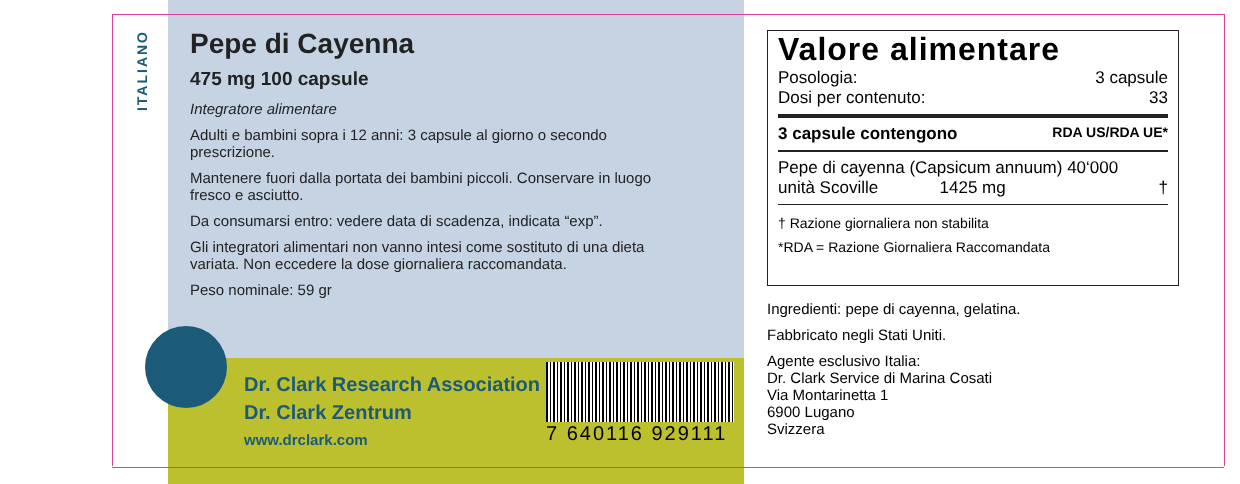ITALIANO
Pepe di Cayenna
475 mg 100 capsule
Integratore alimentare
Adulti e bambini sopra i 12 anni: 3 capsule al giorno o secondo prescrizione.
Mantenere fuori dalla portata dei bambini piccoli. Conservare in luogo fresco e asciutto.
Da consumarsi entro: vedere data di scadenza, indicata “exp”.
Gli integratori alimentari non vanno intesi come sostituto di una dieta variata. Non eccedere la dose giornaliera raccomandata.
Peso nominale: 59 gr
Dr. Clark Research Association
Dr. Clark Zentrum
www.drclark.com
7 640116 929111
Valore alimentare
Posologia: 3 capsule
Dosi per contenuto: 33
3 capsule contengono RDA US/RDA UE*
Pepe di cayenna (Capsicum annuum) 40‘000
unità Scoville 1425 mg †
† Razione giornaliera non stabilita
*RDA = Razione Giornaliera Raccomandata
Ingredienti: pepe di cayenna, gelatina.
Fabbricato negli Stati Uniti.
Agente esclusivo Italia:
Dr. Clark Service di Marina Cosati
Via Montarinetta 1
6900 Lugano
Svizzera